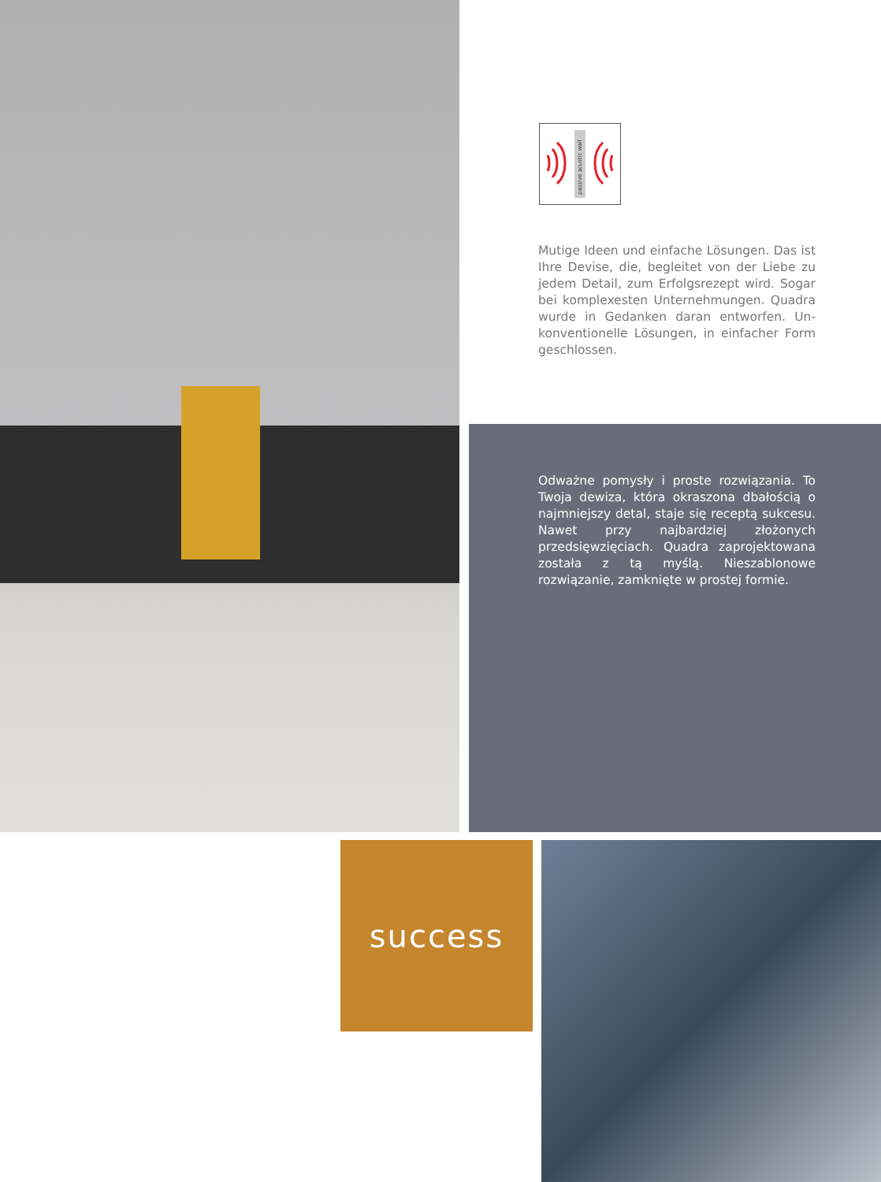passive acustic wall
Mutige Ideen und einfache Lösungen. Das ist Ihre Devise, die, begleitet von der Liebe zu jedem Detail, zum Erfolgsrezept wird. Sogar bei komplexesten Unternehmungen. Quadra wurde in Gedanken daran entworfen. Un­konventionelle Lösungen, in einfacher Form geschlossen.
Odważne pomysły i proste rozwią­zania. To Twoja dewiza, która okra­szona dbałością o najmniejszy detal, staje się receptą sukcesu. Nawet przy najbardziej złożonych przedsięwzięciach. Quadra zaprojektowana została z tą myślą. Nieszablonowe rozwiązanie, zamknięte w prostej formie.
success